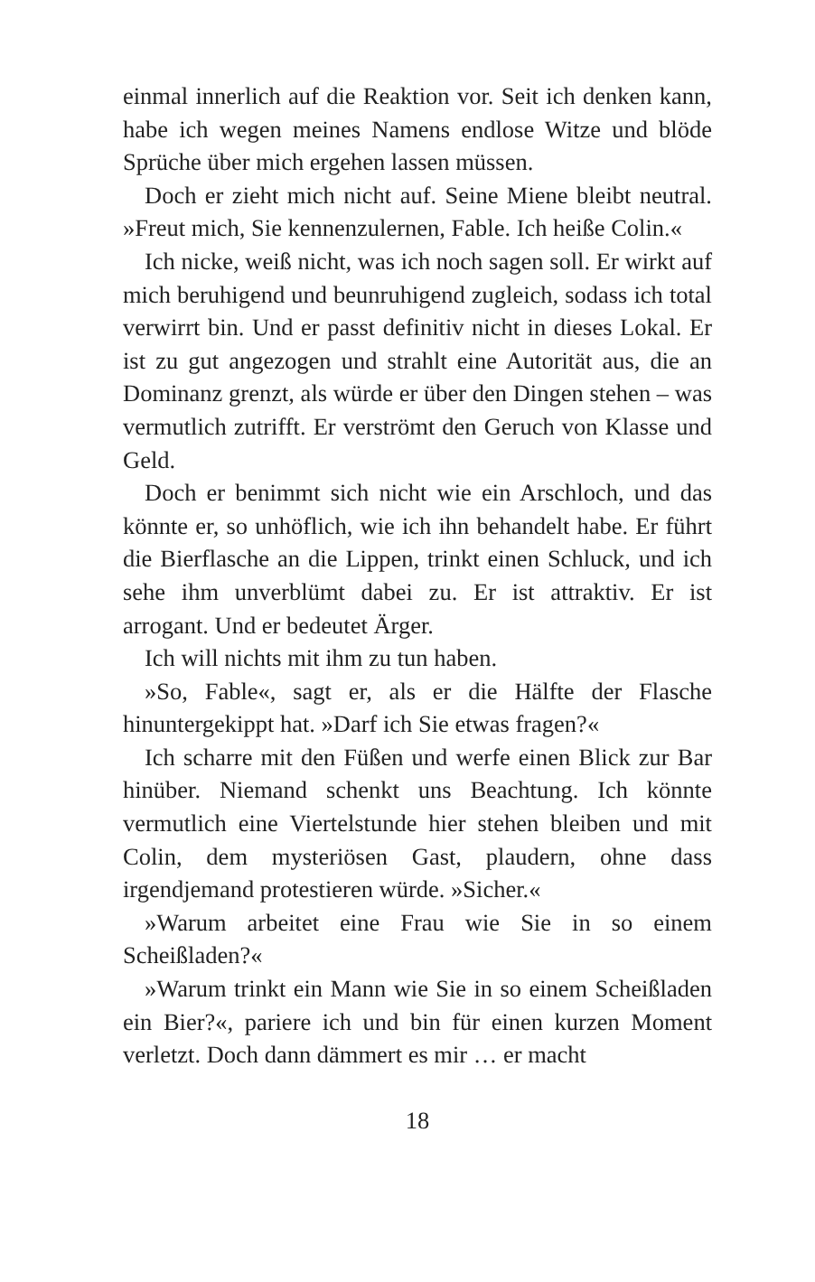einmal innerlich auf die Reaktion vor. Seit ich denken kann, habe ich wegen meines Namens endlose Witze und blöde Sprüche über mich ergehen lassen müssen.
Doch er zieht mich nicht auf. Seine Miene bleibt neutral. »Freut mich, Sie kennenzulernen, Fable. Ich heiße Colin.«
Ich nicke, weiß nicht, was ich noch sagen soll. Er wirkt auf mich beruhigend und beunruhigend zugleich, sodass ich total verwirrt bin. Und er passt definitiv nicht in dieses Lokal. Er ist zu gut angezogen und strahlt eine Autorität aus, die an Dominanz grenzt, als würde er über den Dingen stehen – was vermutlich zutrifft. Er verströmt den Geruch von Klasse und Geld.
Doch er benimmt sich nicht wie ein Arschloch, und das könnte er, so unhöflich, wie ich ihn behandelt habe. Er führt die Bierflasche an die Lippen, trinkt einen Schluck, und ich sehe ihm unverblümt dabei zu. Er ist attraktiv. Er ist arrogant. Und er bedeutet Ärger.
Ich will nichts mit ihm zu tun haben.
»So, Fable«, sagt er, als er die Hälfte der Flasche hinuntergekippt hat. »Darf ich Sie etwas fragen?«
Ich scharre mit den Füßen und werfe einen Blick zur Bar hinüber. Niemand schenkt uns Beachtung. Ich könnte vermutlich eine Viertelstunde hier stehen bleiben und mit Colin, dem mysteriösen Gast, plaudern, ohne dass irgendjemand protestieren würde. »Sicher.«
»Warum arbeitet eine Frau wie Sie in so einem Scheißladen?«
»Warum trinkt ein Mann wie Sie in so einem Scheißladen ein Bier?«, pariere ich und bin für einen kurzen Moment verletzt. Doch dann dämmert es mir … er macht
18